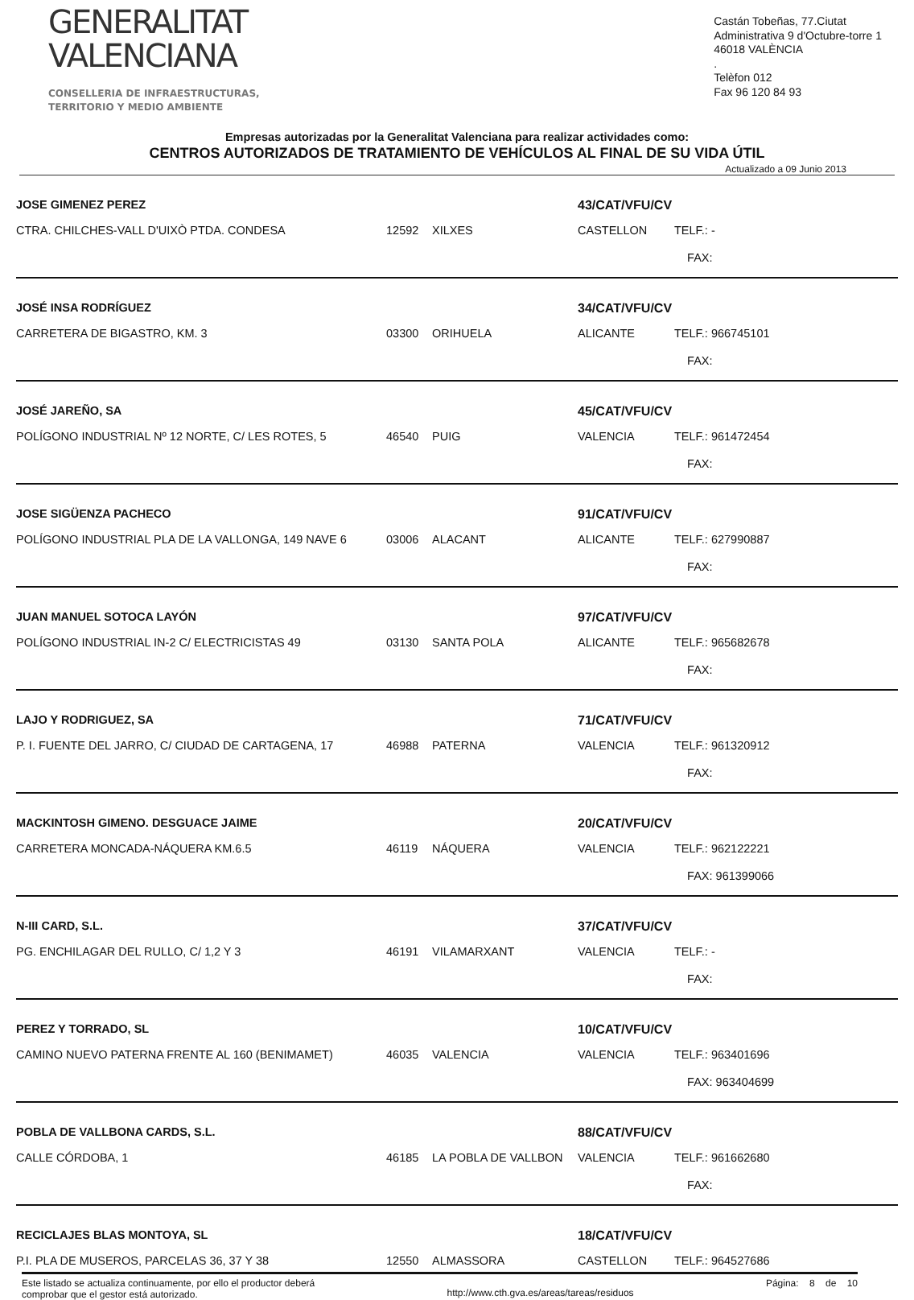GENERALITAT
VALENCIANA
CONSELLERIA DE INFRAESTRUCTURAS,
TERRITORIO Y MEDIO AMBIENTE
Castán Tobeñas, 77.Ciutat
Administrativa 9 d'Octubre-torre 1
46018 VALÈNCIA
.
Telèfon 012
Fax 96 120 84 93
Empresas autorizadas por la Generalitat Valenciana para realizar actividades como:
CENTROS AUTORIZADOS DE TRATAMIENTO DE VEHÍCULOS AL FINAL DE SU VIDA ÚTIL
Actualizado a 09 Junio 2013
| JOSE GIMENEZ PEREZ | | | 43/CAT/VFU/CV | |
| CTRA. CHILCHES-VALL D'UIXÒ PTDA. CONDESA | 12592 | XILXES | CASTELLON | TELF.: - |
| | | | | FAX: |
| JOSÉ INSA RODRÍGUEZ | | | 34/CAT/VFU/CV | |
| CARRETERA DE BIGASTRO, KM. 3 | 03300 | ORIHUELA | ALICANTE | TELF.: 966745101 |
| | | | | FAX: |
| JOSÉ JAREÑO, SA | | | 45/CAT/VFU/CV | |
| POLÍGONO INDUSTRIAL Nº 12 NORTE, C/ LES ROTES, 5 | 46540 | PUIG | VALENCIA | TELF.: 961472454 |
| | | | | FAX: |
| JOSE SIGÜENZA PACHECO | | | 91/CAT/VFU/CV | |
| POLÍGONO INDUSTRIAL PLA DE LA VALLONGA, 149 NAVE 6 | 03006 | ALACANT | ALICANTE | TELF.: 627990887 |
| | | | | FAX: |
| JUAN MANUEL SOTOCA LAYÓN | | | 97/CAT/VFU/CV | |
| POLÍGONO INDUSTRIAL IN-2 C/ ELECTRICISTAS 49 | 03130 | SANTA POLA | ALICANTE | TELF.: 965682678 |
| | | | | FAX: |
| LAJO Y RODRIGUEZ, SA | | | 71/CAT/VFU/CV | |
| P. I. FUENTE DEL JARRO, C/ CIUDAD DE CARTAGENA, 17 | 46988 | PATERNA | VALENCIA | TELF.: 961320912 |
| | | | | FAX: |
| MACKINTOSH GIMENO. DESGUACE JAIME | | | 20/CAT/VFU/CV | |
| CARRETERA MONCADA-NÁQUERA KM.6.5 | 46119 | NÁQUERA | VALENCIA | TELF.: 962122221 |
| | | | | FAX: 961399066 |
| N-III CARD, S.L. | | | 37/CAT/VFU/CV | |
| PG. ENCHILAGAR DEL RULLO, C/ 1,2 Y 3 | 46191 | VILAMARXANT | VALENCIA | TELF.: - |
| | | | | FAX: |
| PEREZ Y TORRADO, SL | | | 10/CAT/VFU/CV | |
| CAMINO NUEVO PATERNA FRENTE AL 160 (BENIMAMET) | 46035 | VALENCIA | VALENCIA | TELF.: 963401696 |
| | | | | FAX: 963404699 |
| POBLA DE VALLBONA CARDS, S.L. | | | 88/CAT/VFU/CV | |
| CALLE CÓRDOBA, 1 | 46185 | LA POBLA DE VALLBON | VALENCIA | TELF.: 961662680 |
| | | | | FAX: |
| RECICLAJES BLAS MONTOYA, SL | | | 18/CAT/VFU/CV | |
| P.I. PLA DE MUSEROS, PARCELAS 36, 37 Y 38 | 12550 | ALMASSORA | CASTELLON | TELF.: 964527686 |
Este listado se actualiza continuamente, por ello el productor deberá
comprobar que el gestor está autorizado.
http://www.cth.gva.es/areas/tareas/residuos
Página: 8 de 10